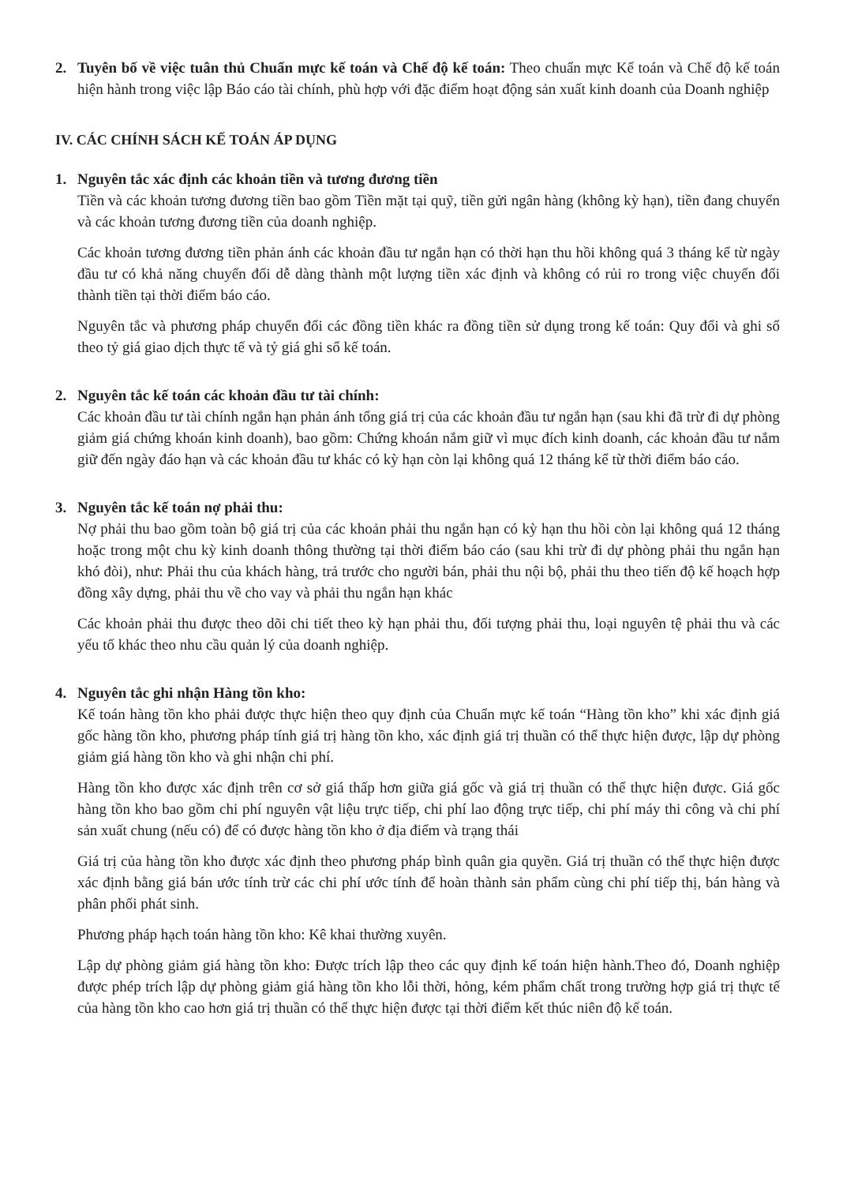2. Tuyên bố về việc tuân thủ Chuẩn mực kế toán và Chế độ kế toán: Theo chuẩn mực Kế toán và Chế độ kế toán hiện hành trong việc lập Báo cáo tài chính, phù hợp với đặc điểm hoạt động sản xuất kinh doanh của Doanh nghiệp
IV. CÁC CHÍNH SÁCH KẾ TOÁN ÁP DỤNG
1. Nguyên tắc xác định các khoản tiền và tương đương tiền
Tiền và các khoản tương đương tiền bao gồm Tiền mặt tại quỹ, tiền gửi ngân hàng (không kỳ hạn), tiền đang chuyển và các khoản tương đương tiền của doanh nghiệp.
Các khoản tương đương tiền phản ánh các khoản đầu tư ngắn hạn có thời hạn thu hồi không quá 3 tháng kể từ ngày đầu tư có khả năng chuyển đổi dễ dàng thành một lượng tiền xác định và không có rủi ro trong việc chuyển đổi thành tiền tại thời điểm báo cáo.
Nguyên tắc và phương pháp chuyển đổi các đồng tiền khác ra đồng tiền sử dụng trong kế toán: Quy đổi và ghi sổ theo tỷ giá giao dịch thực tế và tỷ giá ghi sổ kế toán.
2. Nguyên tắc kế toán các khoản đầu tư tài chính:
Các khoản đầu tư tài chính ngắn hạn phản ánh tổng giá trị của các khoản đầu tư ngắn hạn (sau khi đã trừ đi dự phòng giảm giá chứng khoán kinh doanh), bao gồm: Chứng khoán nắm giữ vì mục đích kinh doanh, các khoản đầu tư nắm giữ đến ngày đáo hạn và các khoản đầu tư khác có kỳ hạn còn lại không quá 12 tháng kể từ thời điểm báo cáo.
3. Nguyên tắc kế toán nợ phải thu:
Nợ phải thu bao gồm toàn bộ giá trị của các khoản phải thu ngắn hạn có kỳ hạn thu hồi còn lại không quá 12 tháng hoặc trong một chu kỳ kinh doanh thông thường tại thời điểm báo cáo (sau khi trừ đi dự phòng phải thu ngắn hạn khó đòi), như: Phải thu của khách hàng, trả trước cho người bán, phải thu nội bộ, phải thu theo tiến độ kế hoạch hợp đồng xây dựng, phải thu về cho vay và phải thu ngắn hạn khác
Các khoản phải thu được theo dõi chi tiết theo kỳ hạn phải thu, đối tượng phải thu, loại nguyên tệ phải thu và các yếu tố khác theo nhu cầu quản lý của doanh nghiệp.
4. Nguyên tắc ghi nhận Hàng tồn kho:
Kế toán hàng tồn kho phải được thực hiện theo quy định của Chuẩn mực kế toán “Hàng tồn kho” khi xác định giá gốc hàng tồn kho, phương pháp tính giá trị hàng tồn kho, xác định giá trị thuần có thể thực hiện được, lập dự phòng giảm giá hàng tồn kho và ghi nhận chi phí.
Hàng tồn kho được xác định trên cơ sở giá thấp hơn giữa giá gốc và giá trị thuần có thể thực hiện được. Giá gốc hàng tồn kho bao gồm chi phí nguyên vật liệu trực tiếp, chi phí lao động trực tiếp, chi phí máy thi công và chi phí sản xuất chung (nếu có) để có được hàng tồn kho ở địa điểm và trạng thái
Giá trị của hàng tồn kho được xác định theo phương pháp bình quân gia quyền. Giá trị thuần có thể thực hiện được xác định bằng giá bán ước tính trừ các chi phí ước tính để hoàn thành sản phẩm cùng chi phí tiếp thị, bán hàng và phân phối phát sinh.
Phương pháp hạch toán hàng tồn kho: Kê khai thường xuyên.
Lập dự phòng giảm giá hàng tồn kho: Được trích lập theo các quy định kế toán hiện hành.Theo đó, Doanh nghiệp được phép trích lập dự phòng giảm giá hàng tồn kho lỗi thời, hỏng, kém phẩm chất trong trường hợp giá trị thực tế của hàng tồn kho cao hơn giá trị thuần có thể thực hiện được tại thời điểm kết thúc niên độ kế toán.